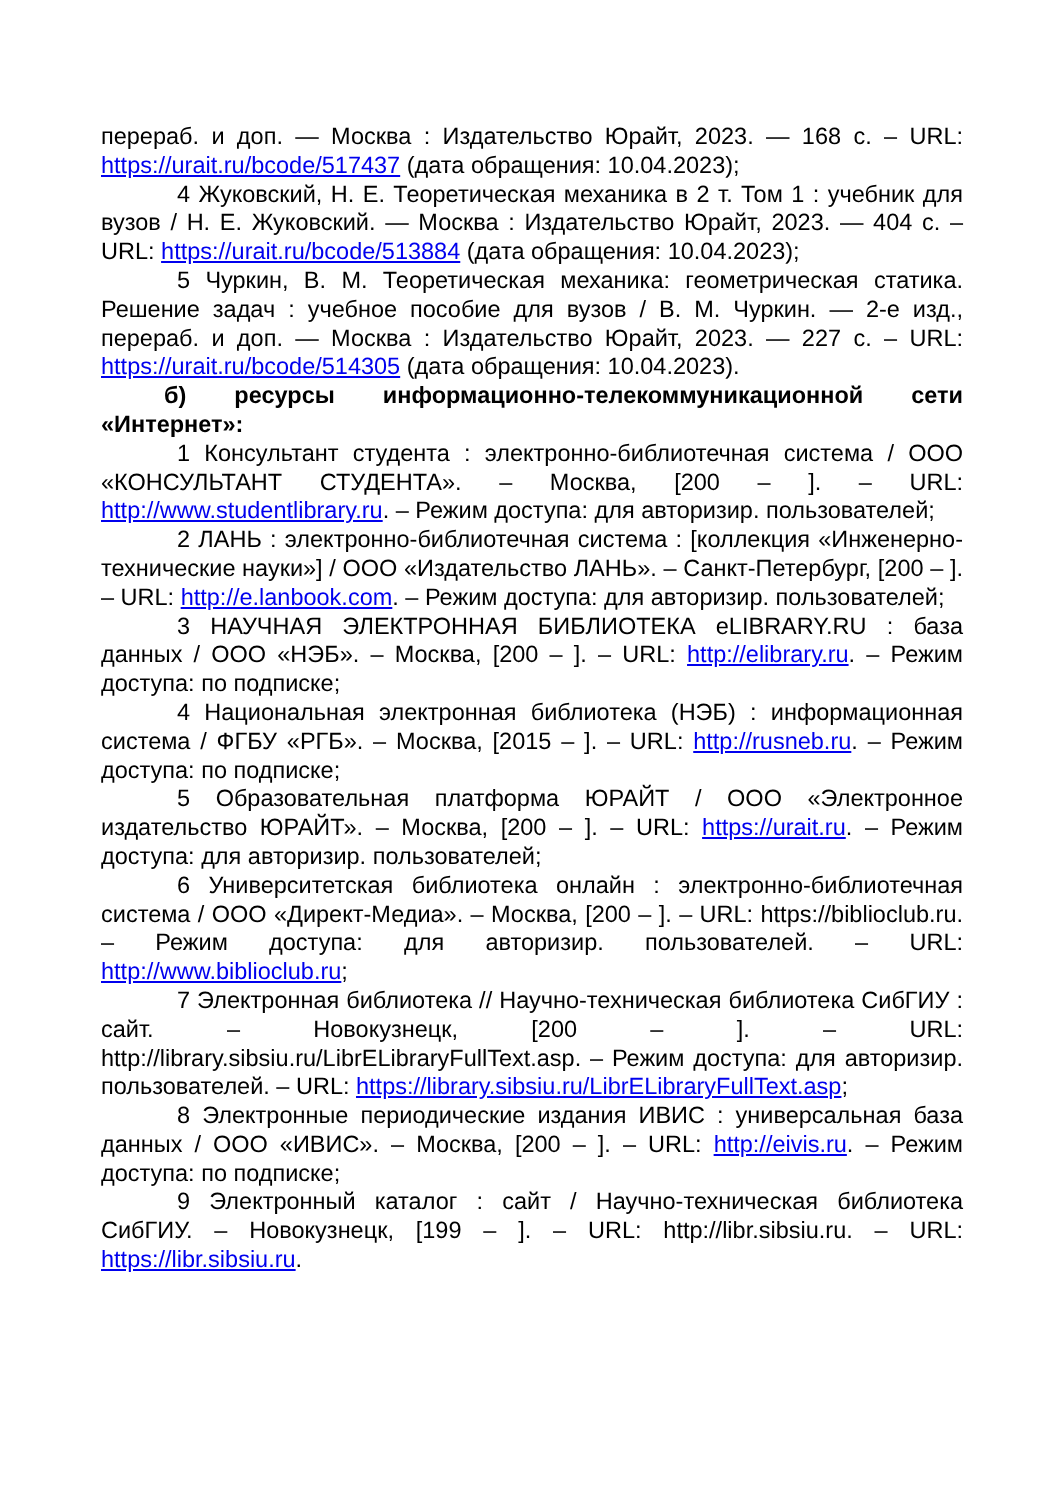перераб. и доп. — Москва : Издательство Юрайт, 2023. — 168 с. – URL: https://urait.ru/bcode/517437 (дата обращения: 10.04.2023);
4 Жуковский, Н. Е. Теоретическая механика в 2 т. Том 1 : учебник для вузов / Н. Е. Жуковский. — Москва : Издательство Юрайт, 2023. — 404 с. – URL: https://urait.ru/bcode/513884 (дата обращения: 10.04.2023);
5 Чуркин, В. М. Теоретическая механика: геометрическая статика. Решение задач : учебное пособие для вузов / В. М. Чуркин. — 2-е изд., перераб. и доп. — Москва : Издательство Юрайт, 2023. — 227 с. – URL: https://urait.ru/bcode/514305 (дата обращения: 10.04.2023).
б) ресурсы информационно-телекоммуникационной сети «Интернет»:
1 Консультант студента : электронно-библиотечная система / ООО «КОНСУЛЬТАНТ СТУДЕНТА». – Москва, [200 – ]. – URL: http://www.studentlibrary.ru. – Режим доступа: для авторизир. пользователей;
2 ЛАНЬ : электронно-библиотечная система : [коллекция «Инженерно-технические науки»] / ООО «Издательство ЛАНЬ». – Санкт-Петербург, [200 – ]. – URL: http://e.lanbook.com. – Режим доступа: для авторизир. пользователей;
3 НАУЧНАЯ ЭЛЕКТРОННАЯ БИБЛИОТЕКА eLIBRARY.RU : база данных / ООО «НЭБ». – Москва, [200 – ]. – URL: http://elibrary.ru. – Режим доступа: по подписке;
4 Национальная электронная библиотека (НЭБ) : информационная система / ФГБУ «РГБ». – Москва, [2015 – ]. – URL: http://rusneb.ru. – Режим доступа: по подписке;
5 Образовательная платформа ЮРАЙТ / ООО «Электронное издательство ЮРАЙТ». – Москва, [200 – ]. – URL: https://urait.ru. – Режим доступа: для авторизир. пользователей;
6 Университетская библиотека онлайн : электронно-библиотечная система / ООО «Директ-Медиа». – Москва, [200 – ]. – URL: https://biblioclub.ru. – Режим доступа: для авторизир. пользователей. – URL: http://www.biblioclub.ru;
7 Электронная библиотека // Научно-техническая библиотека СибГИУ : сайт. – Новокузнецк, [200 – ]. – URL: http://library.sibsiu.ru/LibrELibraryFullText.asp. – Режим доступа: для авторизир. пользователей. – URL: https://library.sibsiu.ru/LibrELibraryFullText.asp;
8 Электронные периодические издания ИВИС : универсальная база данных / ООО «ИВИС». – Москва, [200 – ]. – URL: http://eivis.ru. – Режим доступа: по подписке;
9 Электронный каталог : сайт / Научно-техническая библиотека СибГИУ. – Новокузнецк, [199 – ]. – URL: http://libr.sibsiu.ru. – URL: https://libr.sibsiu.ru.